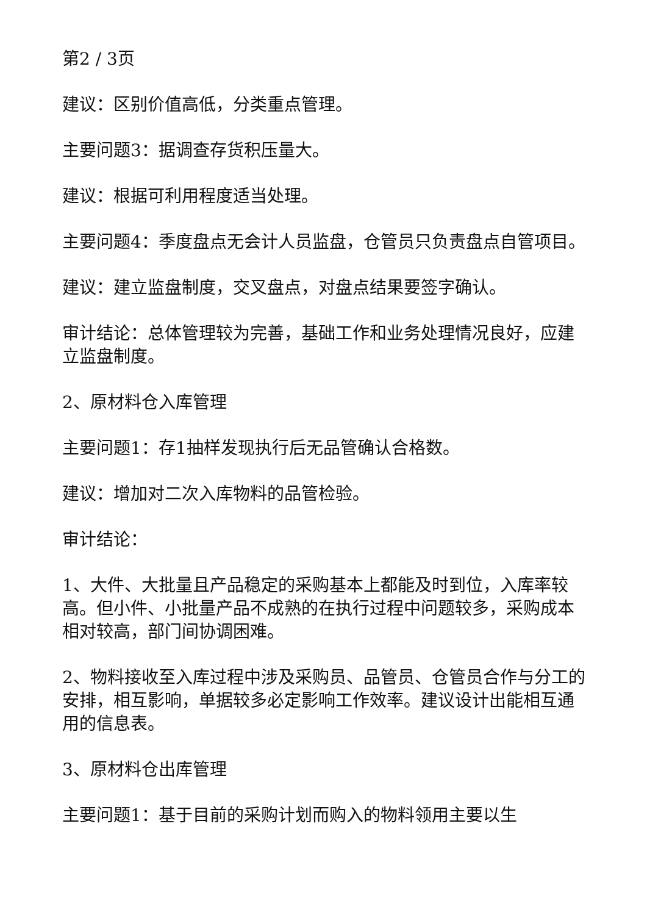第2 / 3页
建议：区别价值高低，分类重点管理。
主要问题3：据调查存货积压量大。
建议：根据可利用程度适当处理。
主要问题4：季度盘点无会计人员监盘，仓管员只负责盘点自管项目。
建议：建立监盘制度，交叉盘点，对盘点结果要签字确认。
审计结论：总体管理较为完善，基础工作和业务处理情况良好，应建立监盘制度。
2、原材料仓入库管理
主要问题1：存1抽样发现执行后无品管确认合格数。
建议：增加对二次入库物料的品管检验。
审计结论：
1、大件、大批量且产品稳定的采购基本上都能及时到位，入库率较高。但小件、小批量产品不成熟的在执行过程中问题较多，采购成本相对较高，部门间协调困难。
2、物料接收至入库过程中涉及采购员、品管员、仓管员合作与分工的安排，相互影响，单据较多必定影响工作效率。建议设计出能相互通用的信息表。
3、原材料仓出库管理
主要问题1：基于目前的采购计划而购入的物料领用主要以生